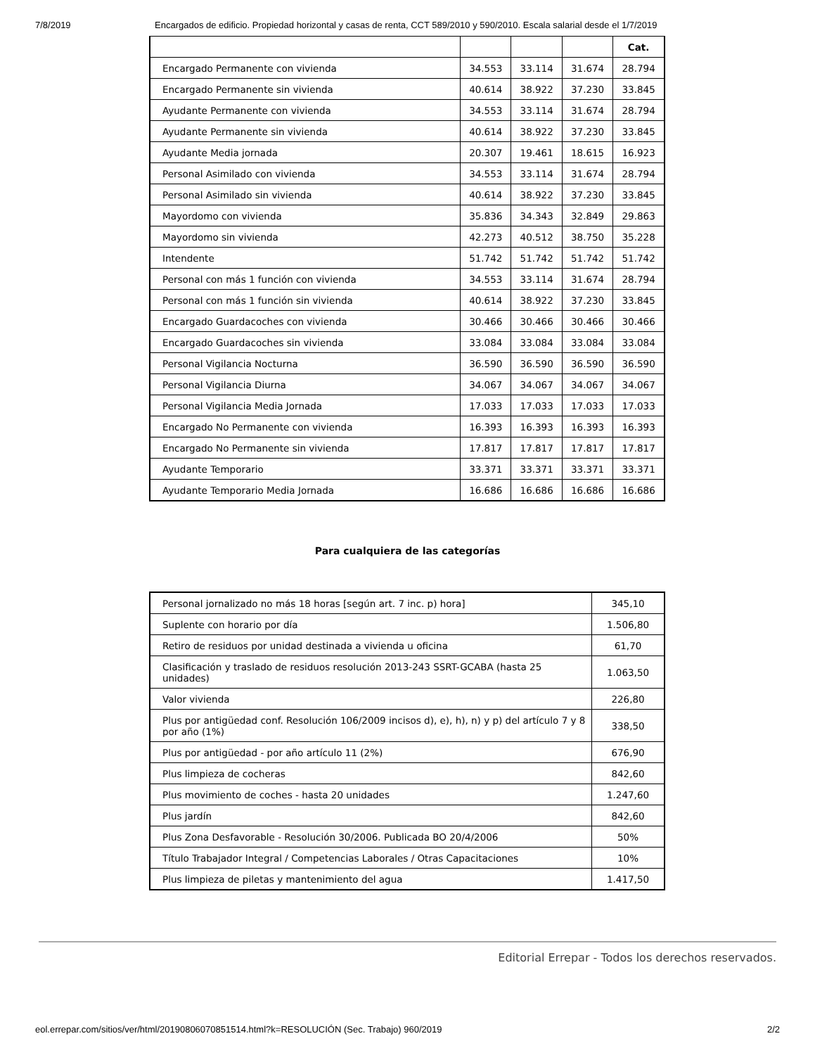7/8/2019 Encargados de edificio. Propiedad horizontal y casas de renta, CCT 589/2010 y 590/2010. Escala salarial desde el 1/7/2019
| | | | | Cat. |
| Encargado Permanente con vivienda | 34.553 | 33.114 | 31.674 | 28.794 |
| Encargado Permanente sin vivienda | 40.614 | 38.922 | 37.230 | 33.845 |
| Ayudante Permanente con vivienda | 34.553 | 33.114 | 31.674 | 28.794 |
| Ayudante Permanente sin vivienda | 40.614 | 38.922 | 37.230 | 33.845 |
| Ayudante Media jornada | 20.307 | 19.461 | 18.615 | 16.923 |
| Personal Asimilado con vivienda | 34.553 | 33.114 | 31.674 | 28.794 |
| Personal Asimilado sin vivienda | 40.614 | 38.922 | 37.230 | 33.845 |
| Mayordomo con vivienda | 35.836 | 34.343 | 32.849 | 29.863 |
| Mayordomo sin vivienda | 42.273 | 40.512 | 38.750 | 35.228 |
| Intendente | 51.742 | 51.742 | 51.742 | 51.742 |
| Personal con más 1 función con vivienda | 34.553 | 33.114 | 31.674 | 28.794 |
| Personal con más 1 función sin vivienda | 40.614 | 38.922 | 37.230 | 33.845 |
| Encargado Guardacoches con vivienda | 30.466 | 30.466 | 30.466 | 30.466 |
| Encargado Guardacoches sin vivienda | 33.084 | 33.084 | 33.084 | 33.084 |
| Personal Vigilancia Nocturna | 36.590 | 36.590 | 36.590 | 36.590 |
| Personal Vigilancia Diurna | 34.067 | 34.067 | 34.067 | 34.067 |
| Personal Vigilancia Media Jornada | 17.033 | 17.033 | 17.033 | 17.033 |
| Encargado No Permanente con vivienda | 16.393 | 16.393 | 16.393 | 16.393 |
| Encargado No Permanente sin vivienda | 17.817 | 17.817 | 17.817 | 17.817 |
| Ayudante Temporario | 33.371 | 33.371 | 33.371 | 33.371 |
| Ayudante Temporario Media Jornada | 16.686 | 16.686 | 16.686 | 16.686 |
Para cualquiera de las categorías
| Personal jornalizado no más 18 horas [según art. 7 inc. p) hora] | 345,10 |
| Suplente con horario por día | 1.506,80 |
| Retiro de residuos por unidad destinada a vivienda u oficina | 61,70 |
| Clasificación y traslado de residuos resolución 2013-243 SSRT-GCABA (hasta 25 unidades) | 1.063,50 |
| Valor vivienda | 226,80 |
| Plus por antigüedad conf. Resolución 106/2009 incisos d), e), h), n) y p) del artículo 7 y 8 por año (1%) | 338,50 |
| Plus por antigüedad - por año artículo 11 (2%) | 676,90 |
| Plus limpieza de cocheras | 842,60 |
| Plus movimiento de coches - hasta 20 unidades | 1.247,60 |
| Plus jardín | 842,60 |
| Plus Zona Desfavorable - Resolución 30/2006. Publicada BO 20/4/2006 | 50% |
| Título Trabajador Integral / Competencias Laborales / Otras Capacitaciones | 10% |
| Plus limpieza de piletas y mantenimiento del agua | 1.417,50 |
Editorial Errepar - Todos los derechos reservados.
eol.errepar.com/sitios/ver/html/20190806070851514.html?k=RESOLUCIÓN (Sec. Trabajo) 960/2019 2/2